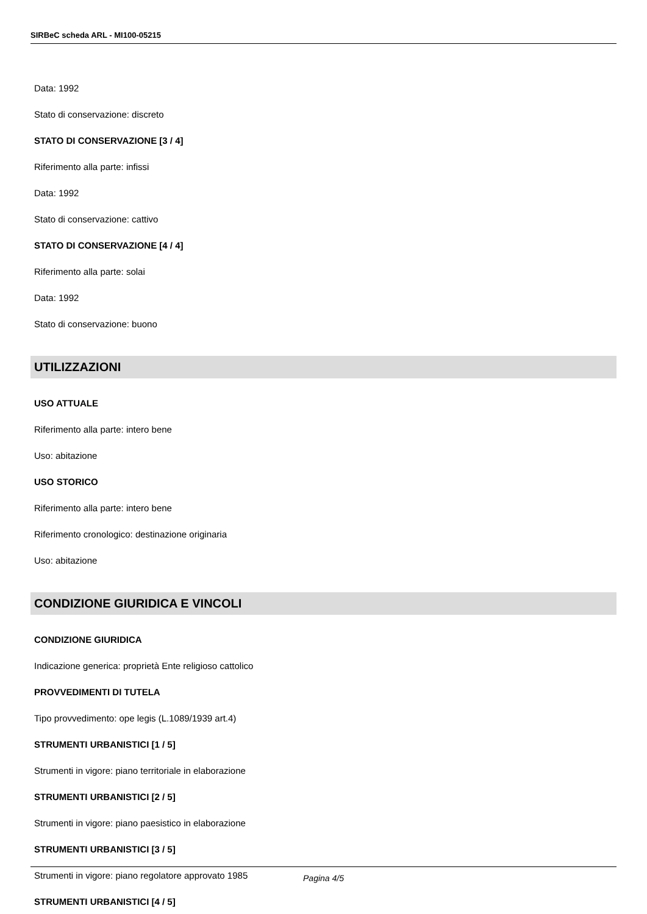SIRBeC scheda ARL - MI100-05215
Data: 1992
Stato di conservazione: discreto
STATO DI CONSERVAZIONE [3 / 4]
Riferimento alla parte: infissi
Data: 1992
Stato di conservazione: cattivo
STATO DI CONSERVAZIONE [4 / 4]
Riferimento alla parte: solai
Data: 1992
Stato di conservazione: buono
UTILIZZAZIONI
USO ATTUALE
Riferimento alla parte: intero bene
Uso: abitazione
USO STORICO
Riferimento alla parte: intero bene
Riferimento cronologico: destinazione originaria
Uso: abitazione
CONDIZIONE GIURIDICA E VINCOLI
CONDIZIONE GIURIDICA
Indicazione generica: proprietà Ente religioso cattolico
PROVVEDIMENTI DI TUTELA
Tipo provvedimento: ope legis (L.1089/1939 art.4)
STRUMENTI URBANISTICI [1 / 5]
Strumenti in vigore: piano territoriale in elaborazione
STRUMENTI URBANISTICI [2 / 5]
Strumenti in vigore: piano paesistico in elaborazione
STRUMENTI URBANISTICI [3 / 5]
Strumenti in vigore: piano regolatore approvato 1985
STRUMENTI URBANISTICI [4 / 5]
Pagina 4/5